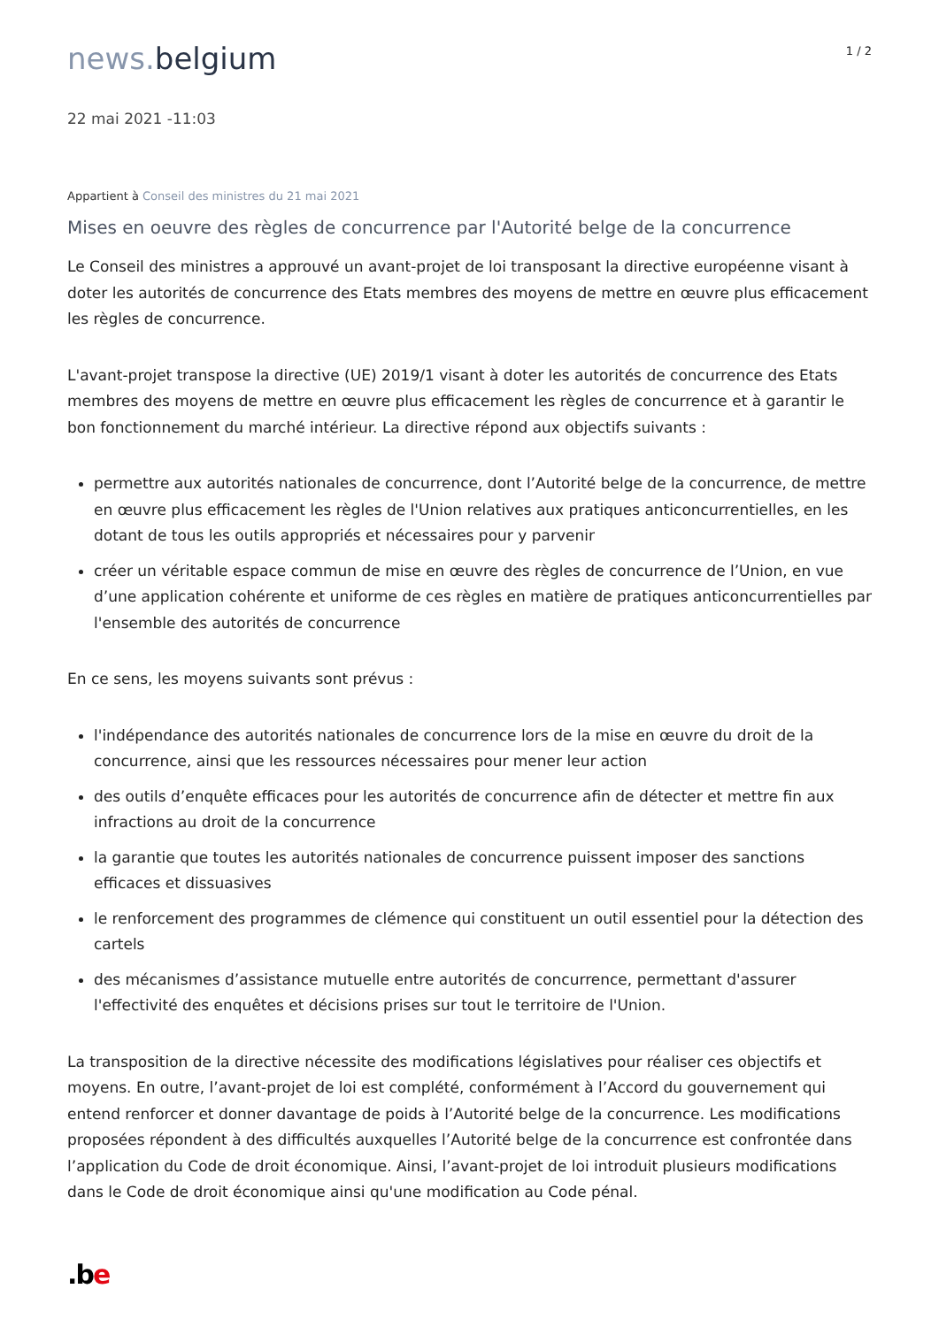news. belgium
1 / 2
22 mai 2021 -11:03
Appartient à Conseil des ministres du 21 mai 2021
Mises en oeuvre des règles de concurrence par l'Autorité belge de la concurrence
Le Conseil des ministres a approuvé un avant-projet de loi transposant la directive européenne visant à doter les autorités de concurrence des Etats membres des moyens de mettre en œuvre plus efficacement les règles de concurrence.
L'avant-projet transpose la directive (UE) 2019/1 visant à doter les autorités de concurrence des Etats membres des moyens de mettre en œuvre plus efficacement les règles de concurrence et à garantir le bon fonctionnement du marché intérieur. La directive répond aux objectifs suivants :
permettre aux autorités nationales de concurrence, dont l’Autorité belge de la concurrence, de mettre en œuvre plus efficacement les règles de l'Union relatives aux pratiques anticoncurrentielles, en les dotant de tous les outils appropriés et nécessaires pour y parvenir
créer un véritable espace commun de mise en œuvre des règles de concurrence de l’Union, en vue d’une application cohérente et uniforme de ces règles en matière de pratiques anticoncurrentielles par l'ensemble des autorités de concurrence
En ce sens, les moyens suivants sont prévus :
l'indépendance des autorités nationales de concurrence lors de la mise en œuvre du droit de la concurrence, ainsi que les ressources nécessaires pour mener leur action
des outils d’enquête efficaces pour les autorités de concurrence afin de détecter et mettre fin aux infractions au droit de la concurrence
la garantie que toutes les autorités nationales de concurrence puissent imposer des sanctions efficaces et dissuasives
le renforcement des programmes de clémence qui constituent un outil essentiel pour la détection des cartels
des mécanismes d’assistance mutuelle entre autorités de concurrence, permettant d'assurer l'effectivité des enquêtes et décisions prises sur tout le territoire de l'Union.
La transposition de la directive nécessite des modifications législatives pour réaliser ces objectifs et moyens. En outre, l’avant-projet de loi est complété, conformément à l’Accord du gouvernement qui entend renforcer et donner davantage de poids à l’Autorité belge de la concurrence. Les modifications proposées répondent à des difficultés auxquelles l’Autorité belge de la concurrence est confrontée dans l’application du Code de droit économique. Ainsi, l’avant-projet de loi introduit plusieurs modifications dans le Code de droit économique ainsi qu'une modification au Code pénal.
.b e